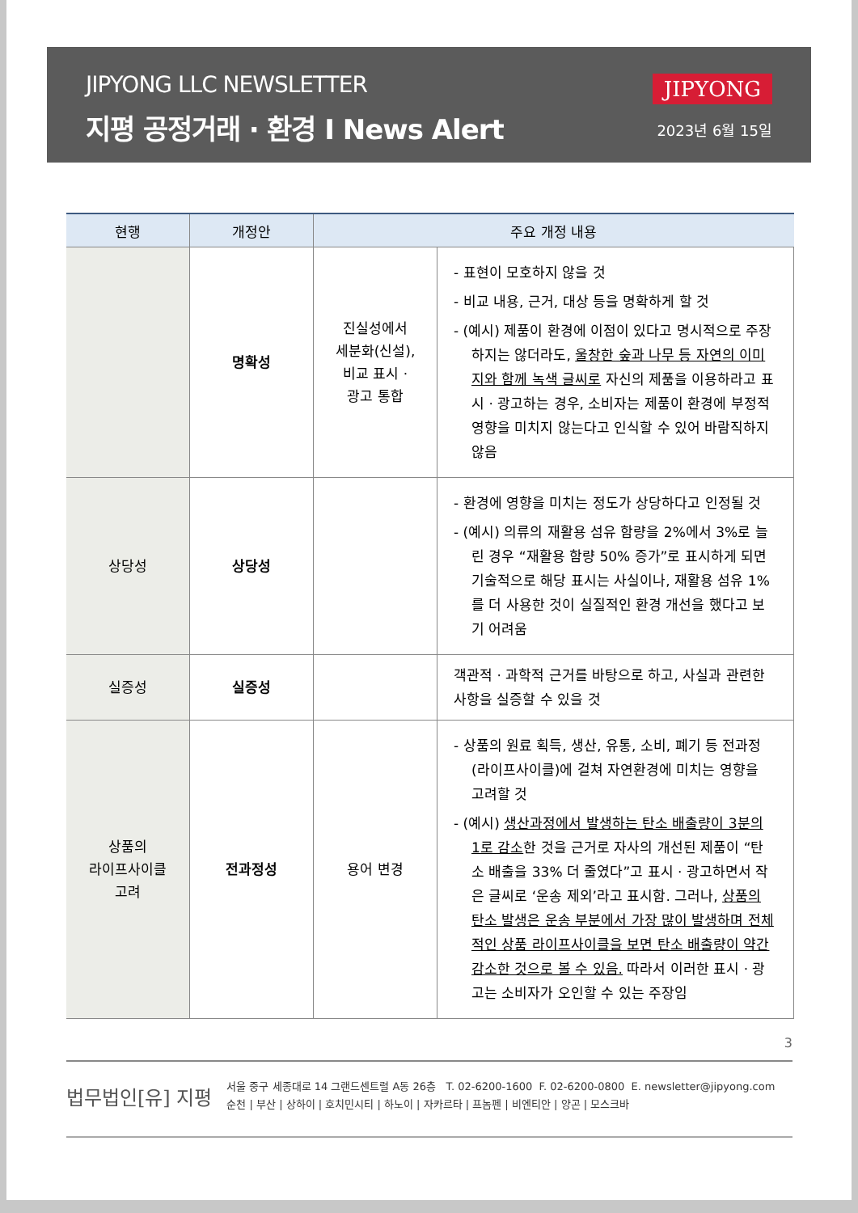JIPYONG LLC NEWSLETTER
지평 공정거래 · 환경 I News Alert
JIPYONG
2023년 6월 15일
| 현행 | 개정안 | 주요 개정 내용 | |
| --- | --- | --- | --- |
| | 명확성 | 진실성에서 세분화(신설), 비교 표시 · 광고 통합 | - 표현이 모호하지 않을 것 - 비교 내용, 근거, 대상 등을 명확하게 할 것 - (예시) 제품이 환경에 이점이 있다고 명시적으로 주장하지는 않더라도, 울창한 숲과 나무 등 자연의 이미지와 함께 녹색 글씨로 자신의 제품을 이용하라고 표시 · 광고하는 경우, 소비자는 제품이 환경에 부정적 영향을 미치지 않는다고 인식할 수 있어 바람직하지 않음 |
| 상당성 | 상당성 | | - 환경에 영향을 미치는 정도가 상당하다고 인정될 것 - (예시) 의류의 재활용 섬유 함량을 2%에서 3%로 늘린 경우 “재활용 함량 50% 증가”로 표시하게 되면 기술적으로 해당 표시는 사실이나, 재활용 섬유 1%를 더 사용한 것이 실질적인 환경 개선을 했다고 보기 어려움 |
| 실증성 | 실증성 | | 객관적 · 과학적 근거를 바탕으로 하고, 사실과 관련한 사항을 실증할 수 있을 것 |
| 상품의 라이프사이클 고려 | 전과정성 | 용어 변경 | - 상품의 원료 획득, 생산, 유통, 소비, 폐기 등 전과정(라이프사이클)에 걸쳐 자연환경에 미치는 영향을 고려할 것 - (예시) 생산과정에서 발생하는 탄소 배출량이 3분의 1로 감소 한 것을 근거로 자사의 개선된 제품이 “탄소 배출을 33% 더 줄였다”고 표시 · 광고하면서 작은 글씨로 ‘운송 제외’라고 표시함. 그러나, 상품의 탄소 발생은 운송 부분에서 가장 많이 발생하며 전체적인 상품 라이프사이클을 보면 탄소 배출량이 약간 감소한 것으로 볼 수 있음. 따라서 이러한 표시 · 광고는 소비자가 오인할 수 있는 주장임 |
3
법무법인[유] 지평
서울 중구 세종대로 14 그랜드센트럴 A동 26층 T. 02-6200-1600 F. 02-6200-0800 E. newsletter@jipyong.com
순천 | 부산 | 상하이 | 호치민시티 | 하노이 | 자카르타 | 프놈펜 | 비엔티안 | 양곤 | 모스크바